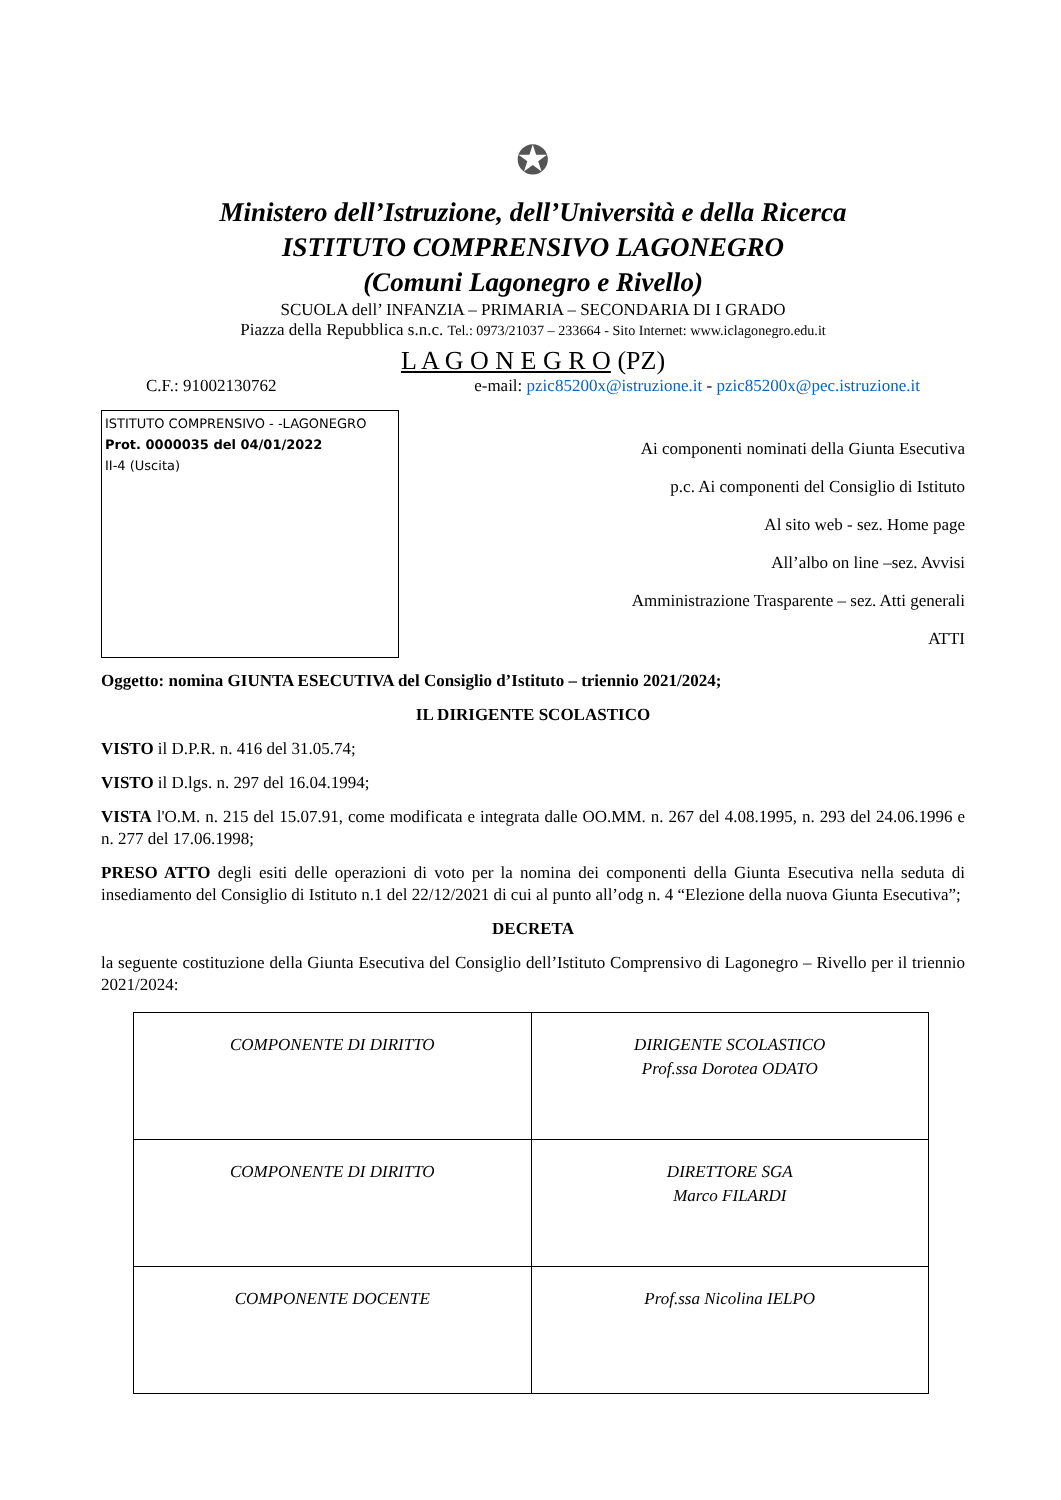✪
Ministero dell’Istruzione, dell’Università e della Ricerca
ISTITUTO COMPRENSIVO LAGONEGRO
(Comuni Lagonegro e Rivello)
SCUOLA dell’ INFANZIA – PRIMARIA – SECONDARIA DI I GRADO
Piazza della Repubblica s.n.c. Tel.: 0973/21037 – 233664 - Sito Internet: www.iclagonegro.edu.it
L A G O N E G R O (PZ)
C.F.: 91002130762 e-mail: pzic85200x@istruzione.it - pzic85200x@pec.istruzione.it
ISTITUTO COMPRENSIVO - -LAGONEGRO
Prot. 0000035 del 04/01/2022
II-4 (Uscita)
Ai componenti nominati della Giunta Esecutiva
p.c. Ai componenti del Consiglio di Istituto
Al sito web - sez. Home page
All’albo on line –sez. Avvisi
Amministrazione Trasparente – sez. Atti generali
ATTI
Oggetto: nomina GIUNTA ESECUTIVA del Consiglio d’Istituto – triennio 2021/2024;
IL DIRIGENTE SCOLASTICO
VISTO il D.P.R. n. 416 del 31.05.74;
VISTO il D.lgs. n. 297 del 16.04.1994;
VISTA l'O.M. n. 215 del 15.07.91, come modificata e integrata dalle OO.MM. n. 267 del 4.08.1995, n. 293 del 24.06.1996 e n. 277 del 17.06.1998;
PRESO ATTO degli esiti delle operazioni di voto per la nomina dei componenti della Giunta Esecutiva nella seduta di insediamento del Consiglio di Istituto n.1 del 22/12/2021 di cui al punto all’odg n. 4 “Elezione della nuova Giunta Esecutiva”;
DECRETA
la seguente costituzione della Giunta Esecutiva del Consiglio dell’Istituto Comprensivo di Lagonegro – Rivello per il triennio 2021/2024:
| COMPONENTE DI DIRITTO | DIRIGENTE SCOLASTICO Prof.ssa Dorotea ODATO |
| COMPONENTE DI DIRITTO | DIRETTORE SGA Marco FILARDI |
| COMPONENTE DOCENTE | Prof.ssa Nicolina IELPO |